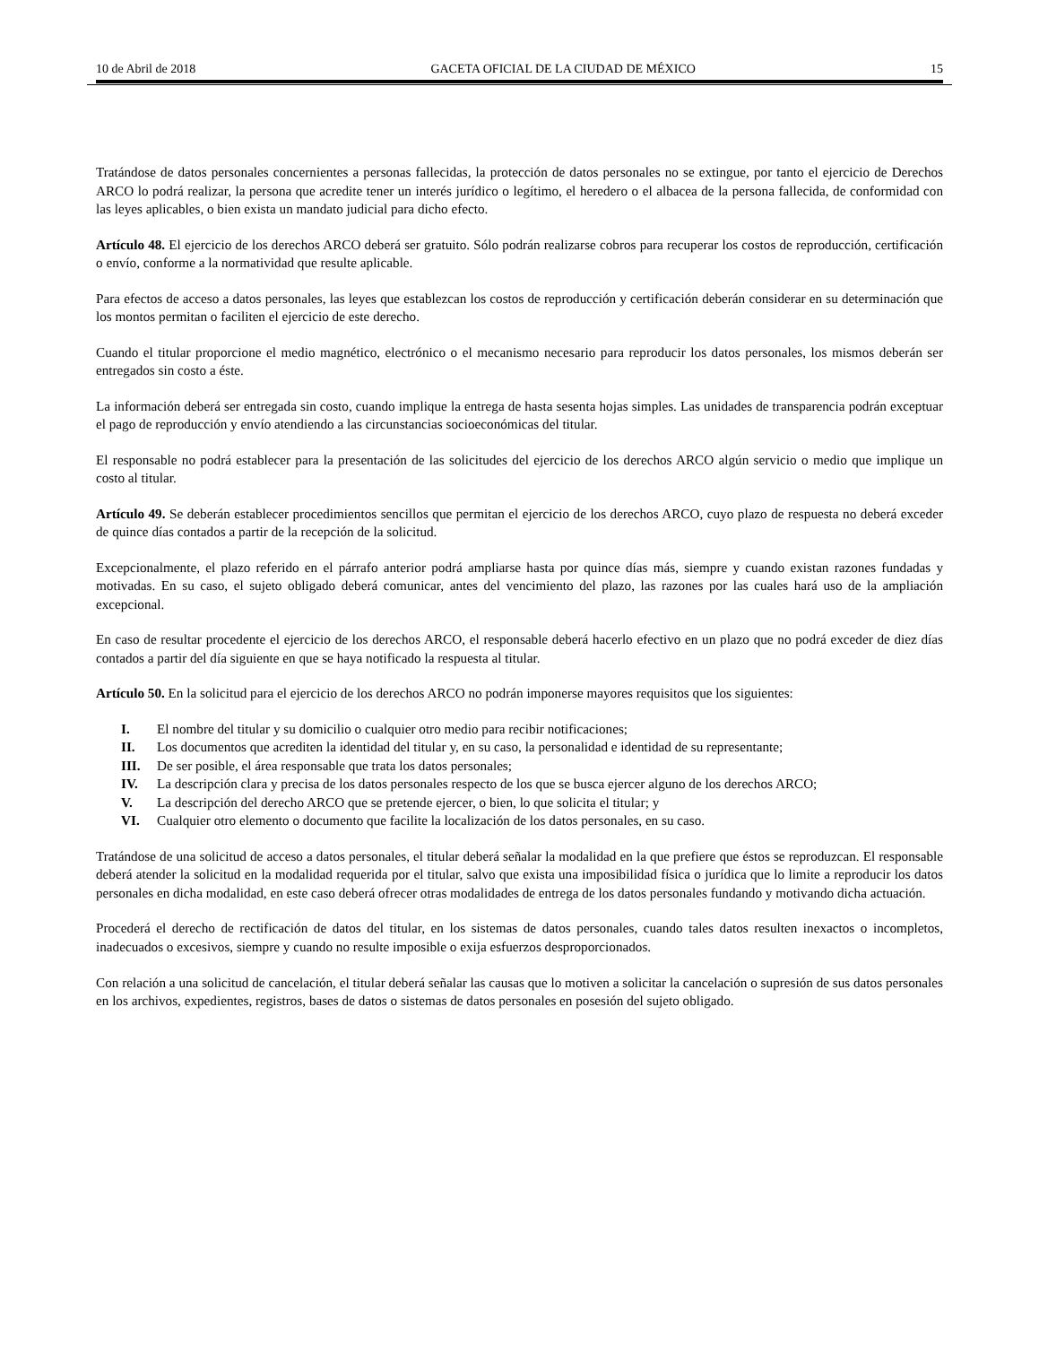10 de Abril de 2018 GACETA OFICIAL DE LA CIUDAD DE MÉXICO 15
Tratándose de datos personales concernientes a personas fallecidas, la protección de datos personales no se extingue, por tanto el ejercicio de Derechos ARCO lo podrá realizar, la persona que acredite tener un interés jurídico o legítimo, el heredero o el albacea de la persona fallecida, de conformidad con las leyes aplicables, o bien exista un mandato judicial para dicho efecto.
Artículo 48. El ejercicio de los derechos ARCO deberá ser gratuito. Sólo podrán realizarse cobros para recuperar los costos de reproducción, certificación o envío, conforme a la normatividad que resulte aplicable.
Para efectos de acceso a datos personales, las leyes que establezcan los costos de reproducción y certificación deberán considerar en su determinación que los montos permitan o faciliten el ejercicio de este derecho.
Cuando el titular proporcione el medio magnético, electrónico o el mecanismo necesario para reproducir los datos personales, los mismos deberán ser entregados sin costo a éste.
La información deberá ser entregada sin costo, cuando implique la entrega de hasta sesenta hojas simples. Las unidades de transparencia podrán exceptuar el pago de reproducción y envío atendiendo a las circunstancias socioeconómicas del titular.
El responsable no podrá establecer para la presentación de las solicitudes del ejercicio de los derechos ARCO algún servicio o medio que implique un costo al titular.
Artículo 49. Se deberán establecer procedimientos sencillos que permitan el ejercicio de los derechos ARCO, cuyo plazo de respuesta no deberá exceder de quince días contados a partir de la recepción de la solicitud.
Excepcionalmente, el plazo referido en el párrafo anterior podrá ampliarse hasta por quince días más, siempre y cuando existan razones fundadas y motivadas. En su caso, el sujeto obligado deberá comunicar, antes del vencimiento del plazo, las razones por las cuales hará uso de la ampliación excepcional.
En caso de resultar procedente el ejercicio de los derechos ARCO, el responsable deberá hacerlo efectivo en un plazo que no podrá exceder de diez días contados a partir del día siguiente en que se haya notificado la respuesta al titular.
Artículo 50. En la solicitud para el ejercicio de los derechos ARCO no podrán imponerse mayores requisitos que los siguientes:
I. El nombre del titular y su domicilio o cualquier otro medio para recibir notificaciones;
II. Los documentos que acrediten la identidad del titular y, en su caso, la personalidad e identidad de su representante;
III. De ser posible, el área responsable que trata los datos personales;
IV. La descripción clara y precisa de los datos personales respecto de los que se busca ejercer alguno de los derechos ARCO;
V. La descripción del derecho ARCO que se pretende ejercer, o bien, lo que solicita el titular; y
VI. Cualquier otro elemento o documento que facilite la localización de los datos personales, en su caso.
Tratándose de una solicitud de acceso a datos personales, el titular deberá señalar la modalidad en la que prefiere que éstos se reproduzcan. El responsable deberá atender la solicitud en la modalidad requerida por el titular, salvo que exista una imposibilidad física o jurídica que lo limite a reproducir los datos personales en dicha modalidad, en este caso deberá ofrecer otras modalidades de entrega de los datos personales fundando y motivando dicha actuación.
Procederá el derecho de rectificación de datos del titular, en los sistemas de datos personales, cuando tales datos resulten inexactos o incompletos, inadecuados o excesivos, siempre y cuando no resulte imposible o exija esfuerzos desproporcionados.
Con relación a una solicitud de cancelación, el titular deberá señalar las causas que lo motiven a solicitar la cancelación o supresión de sus datos personales en los archivos, expedientes, registros, bases de datos o sistemas de datos personales en posesión del sujeto obligado.